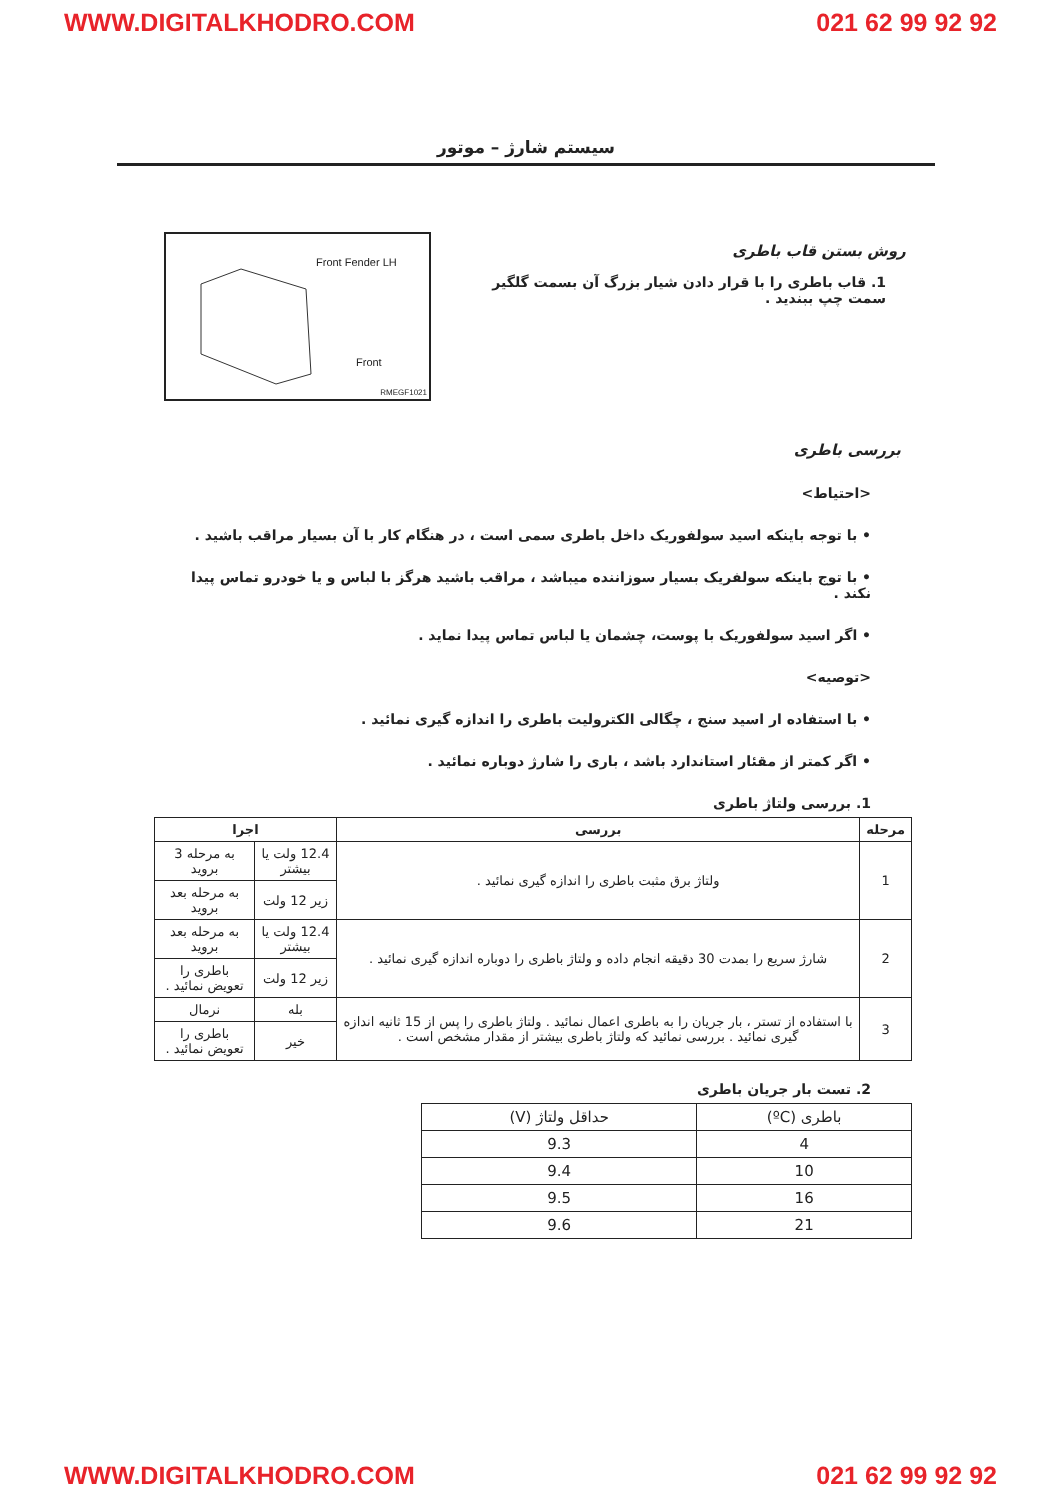WWW.DIGITALKHODRO.COM 021 62 99 92 92
سیستم شارژ – موتور
Front Fender LH
Front
RMEGF1021
روش بستن قاب باطری
1. قاب باطری را با قرار دادن شیار بزرگ آن بسمت گلگیر سمت چپ ببندید .
بررسی باطری
<احتیاط>
• با توجه باینکه اسید سولفوریک داخل باطری سمی است ، در هنگام کار با آن بسیار مراقب باشید .
• با توج باینکه سولفریک بسیار سوزاننده میباشد ، مراقب باشید هرگز با لباس و یا خودرو تماس پیدا نکند .
• اگر اسید سولفوریک با پوست، چشمان یا لباس تماس پیدا نماید .
<توصیه>
• با استفاده ار اسید سنج ، چگالی الکترولیت باطری را اندازه گیری نمائید .
• اگر کمتر از مقئار استاندارد باشد ، باری را شارژ دوباره نمائید .
1. بررسی ولتاژ باطری
| مرحله | بررسی | اجرا | |
| --- | --- | --- | --- |
| 1 | ولتاژ برق مثبت باطری را اندازه گیری نمائید . | 12.4 ولت یا بیشتر | به مرحله 3 بروید |
| | | زیر 12 ولت | به مرحله بعد بروید |
| 2 | شارژ سریع را بمدت 30 دقیقه انجام داده و ولتاژ باطری را دوباره اندازه گیری نمائید . | 12.4 ولت یا بیشتر | به مرحله بعد بروید |
| | | زیر 12 ولت | باطری را تعویض نمائید . |
| 3 | با استفاده از تستر ، بار جریان را به باطری اعمال نمائید . ولتاژ باطری را پس از 15 ثانیه اندازه گیری نمائید . بررسی نمائید که ولتاژ باطری بیشتر از مقدار مشخص است . | بله | نرمال |
| | | خیر | باطری را تعویض نمائید . |
2. تست بار جریان باطری
| باطری (ºC) | حداقل ولتاژ (V) |
| 4 | 9.3 |
| 10 | 9.4 |
| 16 | 9.5 |
| 21 | 9.6 |
WWW.DIGITALKHODRO.COM 021 62 99 92 92